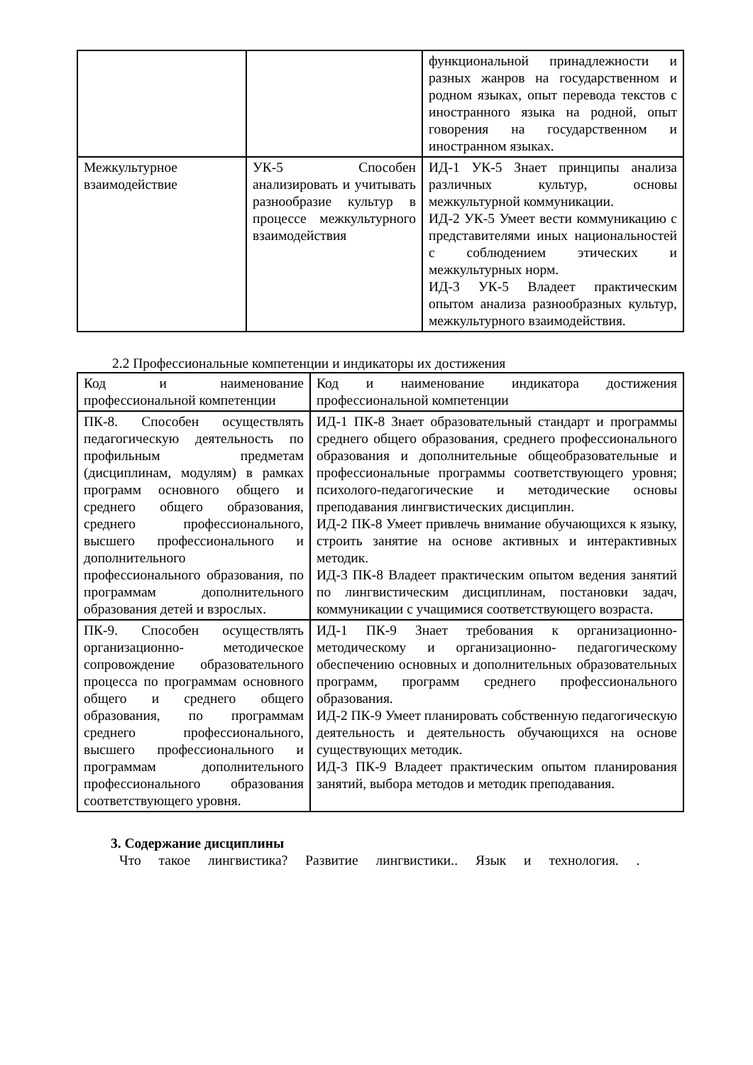| | | функциональной принадлежности и разных жанров на государственном и родном языках, опыт перевода текстов с иностранного языка на родной, опыт говорения на государственном и иностранном языках. |
| Межкультурное взаимодействие | УК-5 Способен анализировать и учитывать разнообразие культур в процессе межкультурного взаимодействия | ИД-1 УК-5 Знает принципы анализа различных культур, основы межкультурной коммуникации. ИД-2 УК-5 Умеет вести коммуникацию с представителями иных национальностей с соблюдением этических и межкультурных норм. ИД-3 УК-5 Владеет практическим опытом анализа разнообразных культур, межкультурного взаимодействия. |
2.2 Профессиональные компетенции и индикаторы их достижения
| Код и наименование профессиональной компетенции | Код и наименование индикатора достижения профессиональной компетенции |
| ПК-8. Способен осуществлять педагогическую деятельность по профильным предметам (дисциплинам, модулям) в рамках программ основного общего и среднего общего образования, среднего профессионального, высшего профессионального и дополнительного профессионального образования, по программам дополнительного образования детей и взрослых. | ИД-1 ПК-8 Знает образовательный стандарт и программы среднего общего образования, среднего профессионального образования и дополнительные общеобразовательные и профессиональные программы соответствующего уровня; психолого-педагогические и методические основы преподавания лингвистических дисциплин. ИД-2 ПК-8 Умеет привлечь внимание обучающихся к языку, строить занятие на основе активных и интерактивных методик. ИД-3 ПК-8 Владеет практическим опытом ведения занятий по лингвистическим дисциплинам, постановки задач, коммуникации с учащимися соответствующего возраста. |
| ПК-9. Способен осуществлять организационно- методическое сопровождение образовательного процесса по программам основного общего и среднего общего образования, по программам среднего профессионального, высшего профессионального и программам дополнительного профессионального образования соответствующего уровня. | ИД-1 ПК-9 Знает требования к организационно-методическому и организационно- педагогическому обеспечению основных и дополнительных образовательных программ, программ среднего профессионального образования. ИД-2 ПК-9 Умеет планировать собственную педагогическую деятельность и деятельность обучающихся на основе существующих методик. ИД-3 ПК-9 Владеет практическим опытом планирования занятий, выбора методов и методик преподавания. |
3. Содержание дисциплины
Что такое лингвистика? Развитие лингвистики.. Язык и технология. .